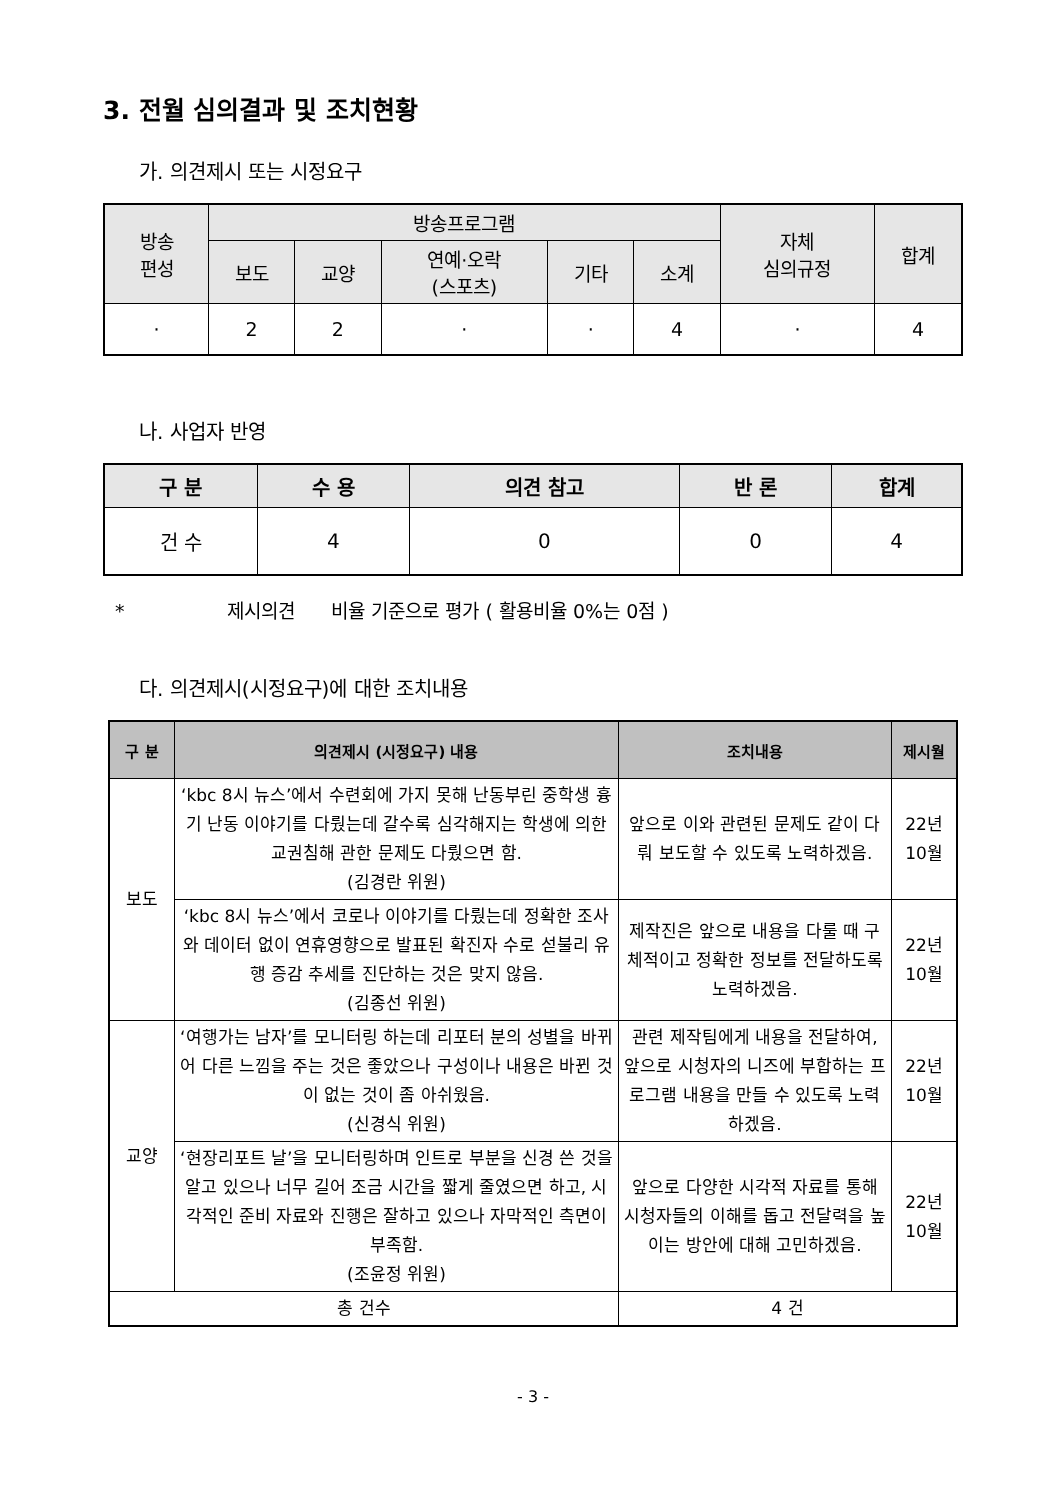3. 전월 심의결과 및 조치현황
가. 의견제시 또는 시정요구
| 방송 편성 | 방송프로그램 | | | | | 자체 심의규정 | 합계 |
| --- | --- | --- | --- | --- | --- | --- | --- |
| | 보도 | 교양 | 연예·오락 (스포츠) | 기타 | 소계 | | |
| · | 2 | 2 | · | · | 4 | · | 4 |
나. 사업자 반영
| 구 분 | 수 용 | 의견 참고 | 반 론 | 합계 |
| --- | --- | --- | --- | --- |
| 건 수 | 4 | 0 | 0 | 4 |
* 제시의견 비율 기준으로 평가 ( 활용비율 0%는 0점 )
다. 의견제시(시정요구)에 대한 조치내용
| 구 분 | 의견제시 (시정요구) 내용 | 조치내용 | 제시월 |
| --- | --- | --- | --- |
| 보도 | ‘kbc 8시 뉴스’에서 수련회에 가지 못해 난동부린 중학생 흉기 난동 이야기를 다뤘는데 갈수록 심각해지는 학생에 의한 교권침해 관한 문제도 다뤘으면 함. (김경란 위원) | 앞으로 이와 관련된 문제도 같이 다뤄 보도할 수 있도록 노력하겠음. | 22년 10월 |
| | ‘kbc 8시 뉴스’에서 코로나 이야기를 다뤘는데 정확한 조사와 데이터 없이 연휴영향으로 발표된 확진자 수로 섣불리 유행 증감 추세를 진단하는 것은 맞지 않음. (김종선 위원) | 제작진은 앞으로 내용을 다룰 때 구체적이고 정확한 정보를 전달하도록 노력하겠음. | 22년 10월 |
| 교양 | ‘여행가는 남자’를 모니터링 하는데 리포터 분의 성별을 바뀌어 다른 느낌을 주는 것은 좋았으나 구성이나 내용은 바뀐 것이 없는 것이 좀 아쉬웠음. (신경식 위원) | 관련 제작팀에게 내용을 전달하여, 앞으로 시청자의 니즈에 부합하는 프로그램 내용을 만들 수 있도록 노력하겠음. | 22년 10월 |
| | ‘현장리포트 날’을 모니터링하며 인트로 부분을 신경 쓴 것을 알고 있으나 너무 길어 조금 시간을 짧게 줄였으면 하고, 시각적인 준비 자료와 진행은 잘하고 있으나 자막적인 측면이 부족함. (조윤정 위원) | 앞으로 다양한 시각적 자료를 통해 시청자들의 이해를 돕고 전달력을 높이는 방안에 대해 고민하겠음. | 22년 10월 |
| 총 건수 | | 4 건 | |
- 3 -